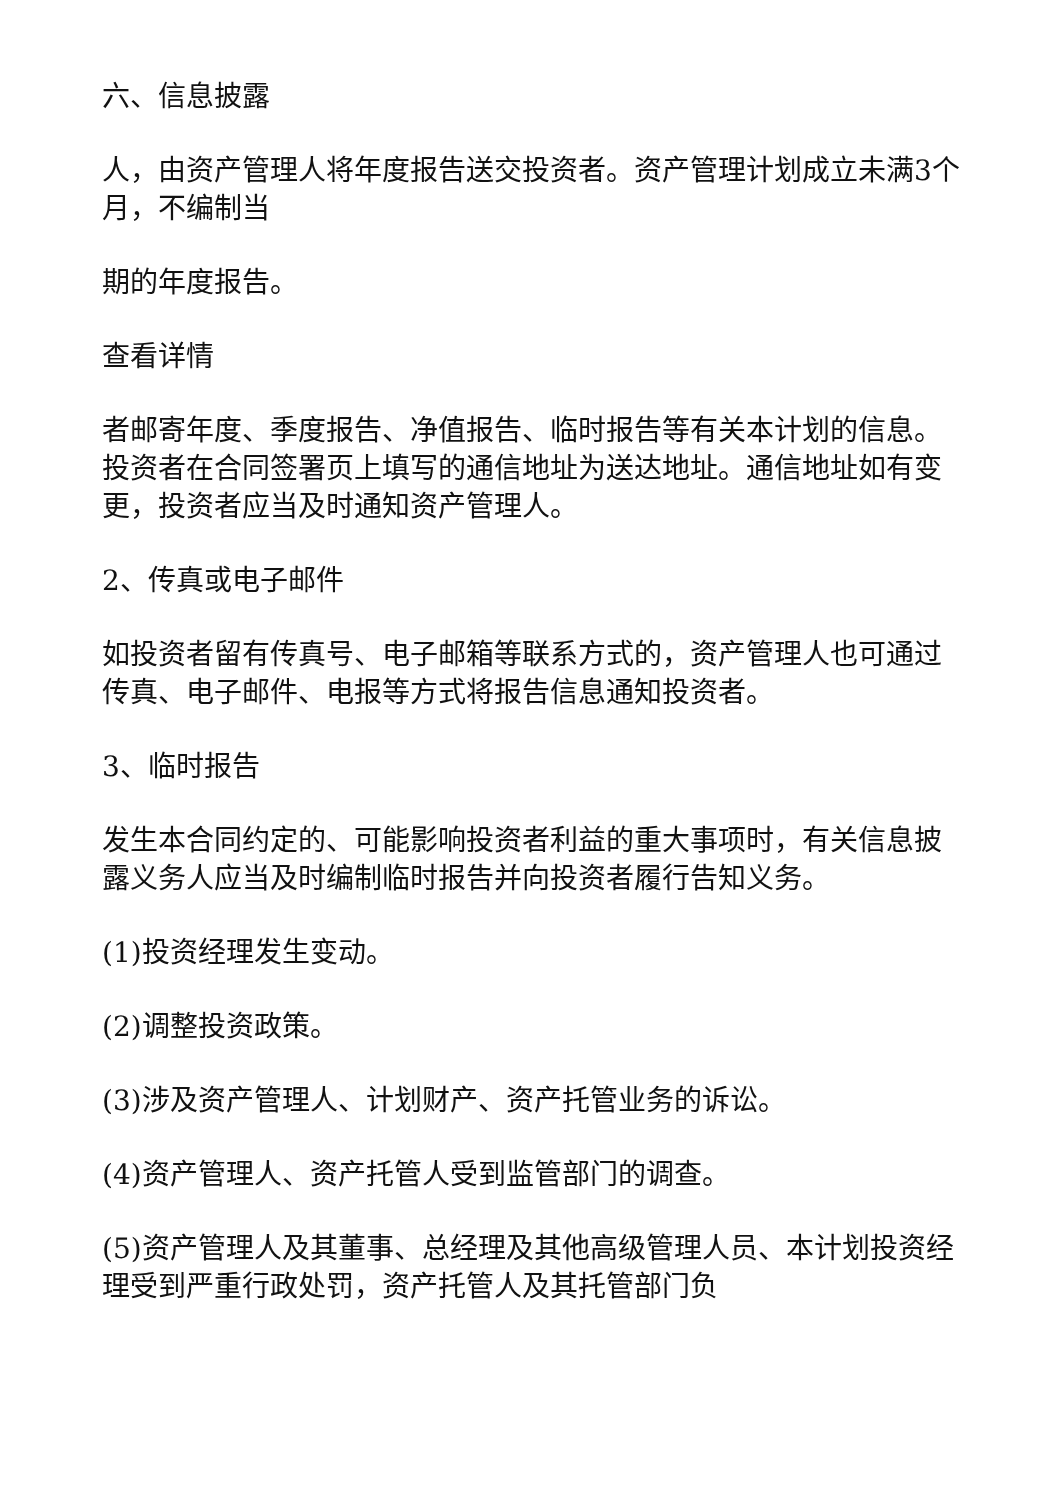六、信息披露
人，由资产管理人将年度报告送交投资者。资产管理计划成立未满3个月，不编制当
期的年度报告。
查看详情
者邮寄年度、季度报告、净值报告、临时报告等有关本计划的信息。投资者在合同签署页上填写的通信地址为送达地址。通信地址如有变更，投资者应当及时通知资产管理人。
2、传真或电子邮件
如投资者留有传真号、电子邮箱等联系方式的，资产管理人也可通过传真、电子邮件、电报等方式将报告信息通知投资者。
3、临时报告
发生本合同约定的、可能影响投资者利益的重大事项时，有关信息披露义务人应当及时编制临时报告并向投资者履行告知义务。
(1)投资经理发生变动。
(2)调整投资政策。
(3)涉及资产管理人、计划财产、资产托管业务的诉讼。
(4)资产管理人、资产托管人受到监管部门的调查。
(5)资产管理人及其董事、总经理及其他高级管理人员、本计划投资经理受到严重行政处罚，资产托管人及其托管部门负